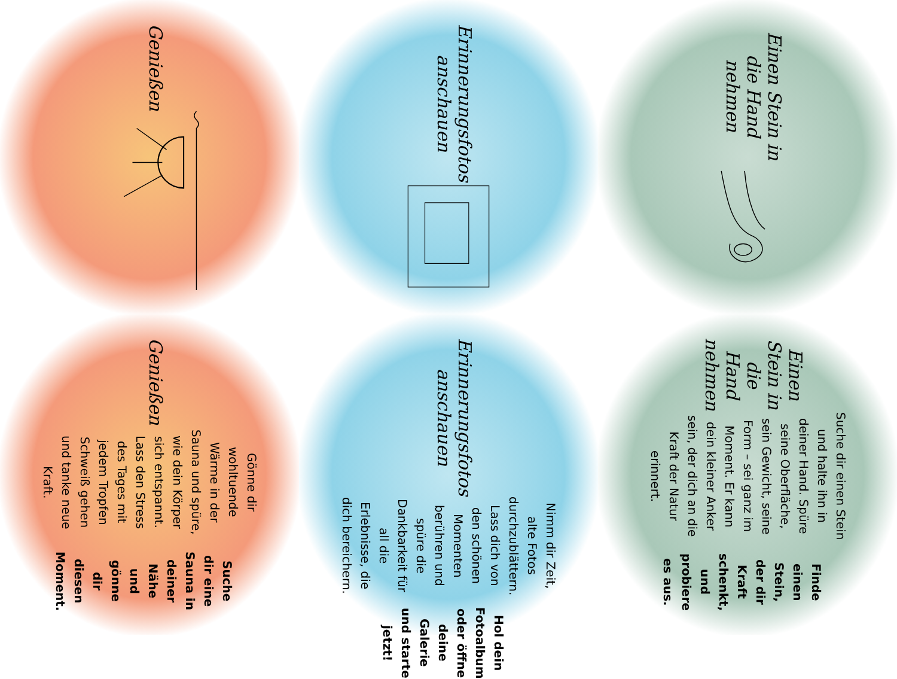Einen Stein in die Hand nehmen
Erinnerungsfotos anschauen
Genießen
Einen Stein in die Hand nehmen
Suche dir einen Stein und halte ihn in deiner Hand. Spüre seine Oberfläche, sein Gewicht, seine Form – sei ganz im Moment. Er kann dein kleiner Anker sein, der dich an die Kraft der Natur erinnert.
Finde einen Stein, der dir Kraft schenkt, und probiere es aus.
Erinnerungsfotos anschauen
Nimm dir Zeit, alte Fotos durchzublättern. Lass dich von den schönen Momenten berühren und spüre die Dankbarkeit für all die Erlebnisse, die dich bereichern.
Hol dein Fotoalbum oder öffne deine Galerie und starte jetzt!
Genießen
Gönne dir wohltuende Wärme in der Sauna und spüre, wie dein Körper sich entspannt. Lass den Stress des Tages mit jedem Tropfen Schweiß gehen und tanke neue Kraft.
Suche dir eine Sauna in deiner Nähe und gönne dir diesen Moment.